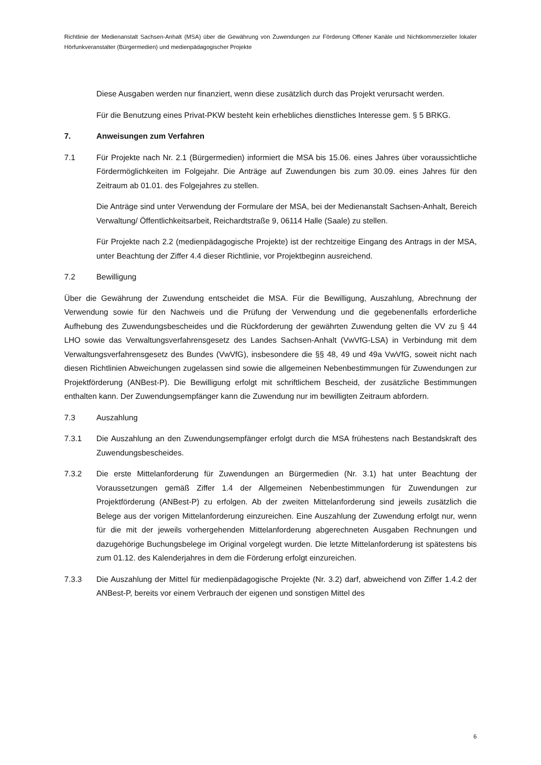Richtlinie der Medienanstalt Sachsen-Anhalt (MSA) über die Gewährung von Zuwendungen zur Förderung Offener Kanäle und Nichtkommerzieller lokaler Hörfunkveranstalter (Bürgermedien) und medienpädagogischer Projekte
Diese Ausgaben werden nur finanziert, wenn diese zusätzlich durch das Projekt verursacht werden.
Für die Benutzung eines Privat-PKW besteht kein erhebliches dienstliches Interesse gem. § 5 BRKG.
7. Anweisungen zum Verfahren
7.1 Für Projekte nach Nr. 2.1 (Bürgermedien) informiert die MSA bis 15.06. eines Jahres über voraussichtliche Fördermöglichkeiten im Folgejahr. Die Anträge auf Zuwendungen bis zum 30.09. eines Jahres für den Zeitraum ab 01.01. des Folgejahres zu stellen.
Die Anträge sind unter Verwendung der Formulare der MSA, bei der Medienanstalt Sachsen-Anhalt, Bereich Verwaltung/ Öffentlichkeitsarbeit, Reichardtstraße 9, 06114 Halle (Saale) zu stellen.
Für Projekte nach 2.2 (medienpädagogische Projekte) ist der rechtzeitige Eingang des Antrags in der MSA, unter Beachtung der Ziffer 4.4 dieser Richtlinie, vor Projektbeginn ausreichend.
7.2 Bewilligung
Über die Gewährung der Zuwendung entscheidet die MSA. Für die Bewilligung, Auszahlung, Abrechnung der Verwendung sowie für den Nachweis und die Prüfung der Verwendung und die gegebenenfalls erforderliche Aufhebung des Zuwendungsbescheides und die Rückforderung der gewährten Zuwendung gelten die VV zu § 44 LHO sowie das Verwaltungsverfahrensgesetz des Landes Sachsen-Anhalt (VwVfG-LSA) in Verbindung mit dem Verwaltungsverfahrensgesetz des Bundes (VwVfG), insbesondere die §§ 48, 49 und 49a VwVfG, soweit nicht nach diesen Richtlinien Abweichungen zugelassen sind sowie die allgemeinen Nebenbestimmungen für Zuwendungen zur Projektförderung (ANBest-P). Die Bewilligung erfolgt mit schriftlichem Bescheid, der zusätzliche Bestimmungen enthalten kann. Der Zuwendungsempfänger kann die Zuwendung nur im bewilligten Zeitraum abfordern.
7.3 Auszahlung
7.3.1 Die Auszahlung an den Zuwendungsempfänger erfolgt durch die MSA frühestens nach Bestandskraft des Zuwendungsbescheides.
7.3.2 Die erste Mittelanforderung für Zuwendungen an Bürgermedien (Nr. 3.1) hat unter Beachtung der Voraussetzungen gemäß Ziffer 1.4 der Allgemeinen Nebenbestimmungen für Zuwendungen zur Projektförderung (ANBest-P) zu erfolgen. Ab der zweiten Mittelanforderung sind jeweils zusätzlich die Belege aus der vorigen Mittelanforderung einzureichen. Eine Auszahlung der Zuwendung erfolgt nur, wenn für die mit der jeweils vorhergehenden Mittelanforderung abgerechneten Ausgaben Rechnungen und dazugehörige Buchungsbelege im Original vorgelegt wurden. Die letzte Mittelanforderung ist spätestens bis zum 01.12. des Kalenderjahres in dem die Förderung erfolgt einzureichen.
7.3.3 Die Auszahlung der Mittel für medienpädagogische Projekte (Nr. 3.2) darf, abweichend von Ziffer 1.4.2 der ANBest-P, bereits vor einem Verbrauch der eigenen und sonstigen Mittel des
6